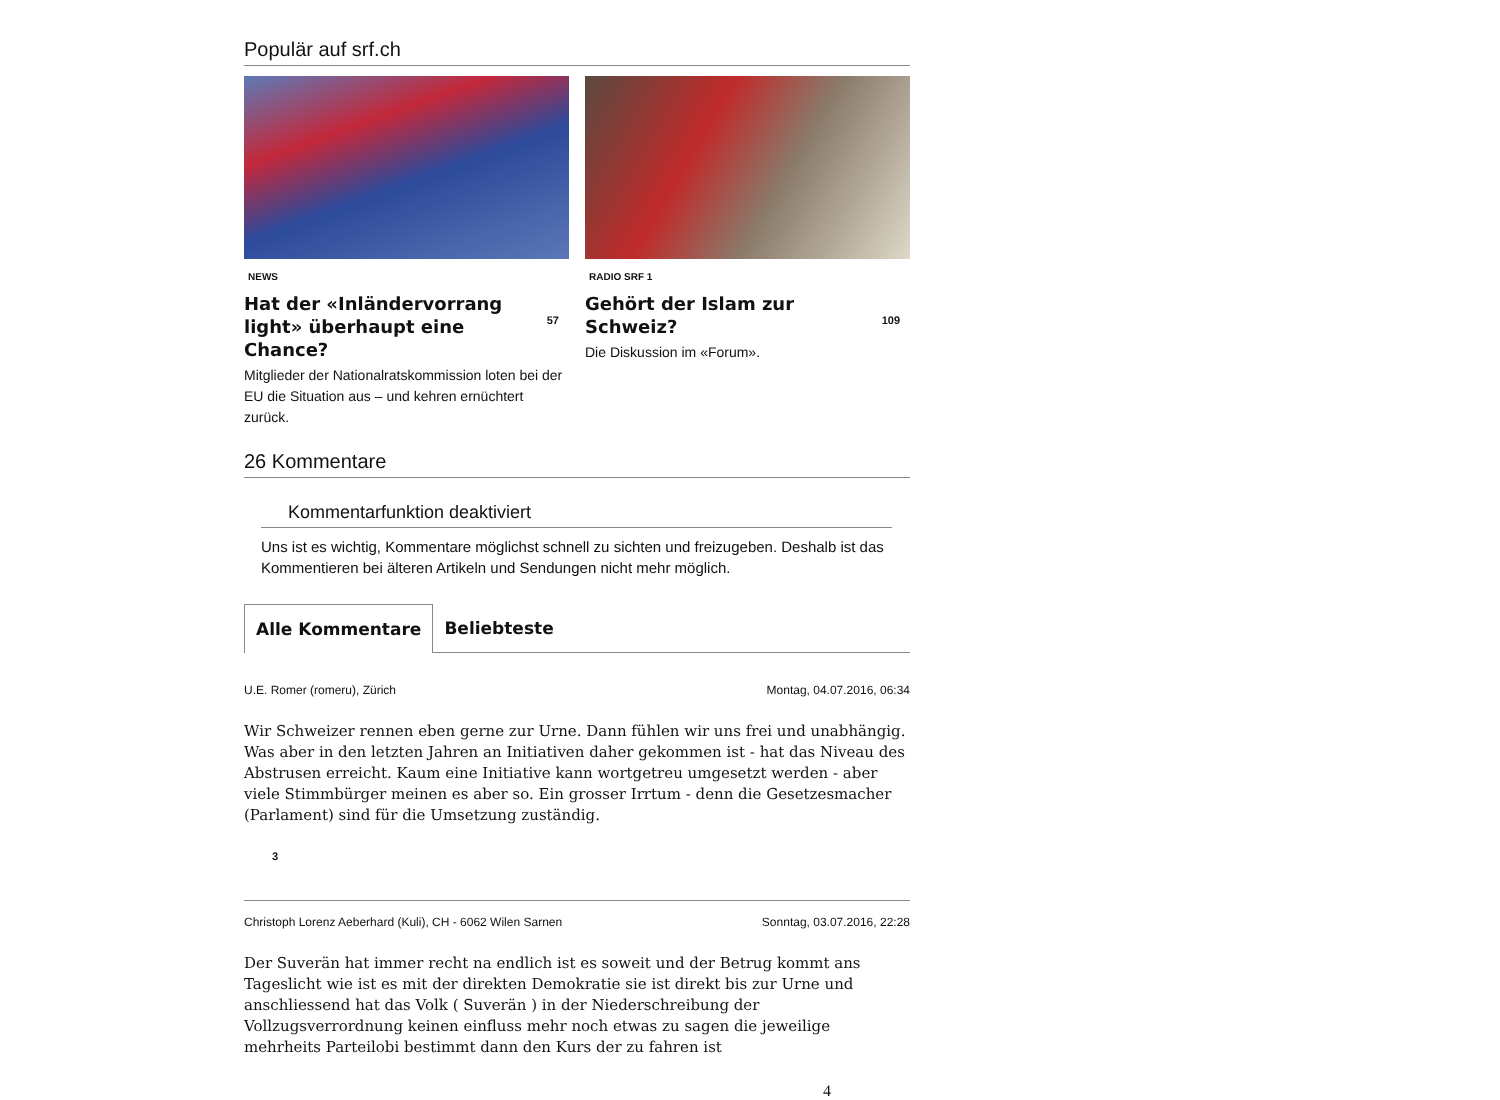Populär auf srf.ch
NEWS
Hat der «Inländervorrang light» überhaupt eine Chance?
57
Mitglieder der Nationalratskommission loten bei der EU die Situation aus – und kehren ernüchtert zurück.
RADIO SRF 1
Gehört der Islam zur Schweiz?
109
Die Diskussion im «Forum».
26 Kommentare
Kommentarfunktion deaktiviert
Uns ist es wichtig, Kommentare möglichst schnell zu sichten und freizugeben. Deshalb ist das Kommentieren bei älteren Artikeln und Sendungen nicht mehr möglich.
Alle Kommentare Beliebteste
U.E. Romer (romeru), Zürich Montag, 04.07.2016, 06:34
Wir Schweizer rennen eben gerne zur Urne. Dann fühlen wir uns frei und unabhängig. Was aber in den letzten Jahren an Initiativen daher gekommen ist - hat das Niveau des Abstrusen erreicht. Kaum eine Initiative kann wortgetreu umgesetzt werden - aber viele Stimmbürger meinen es aber so. Ein grosser Irrtum - denn die Gesetzesmacher (Parlament) sind für die Umsetzung zuständig.
3
Christoph Lorenz Aeberhard (Kuli), CH - 6062 Wilen Sarnen Sonntag, 03.07.2016, 22:28
Der Suverän hat immer recht na endlich ist es soweit und der Betrug kommt ans Tageslicht wie ist es mit der direkten Demokratie sie ist direkt bis zur Urne und anschliessend hat das Volk ( Suverän ) in der Niederschreibung der Vollzugsverrordnung keinen einfluss mehr noch etwas zu sagen die jeweilige mehrheits Parteilobi bestimmt dann den Kurs der zu fahren ist
4